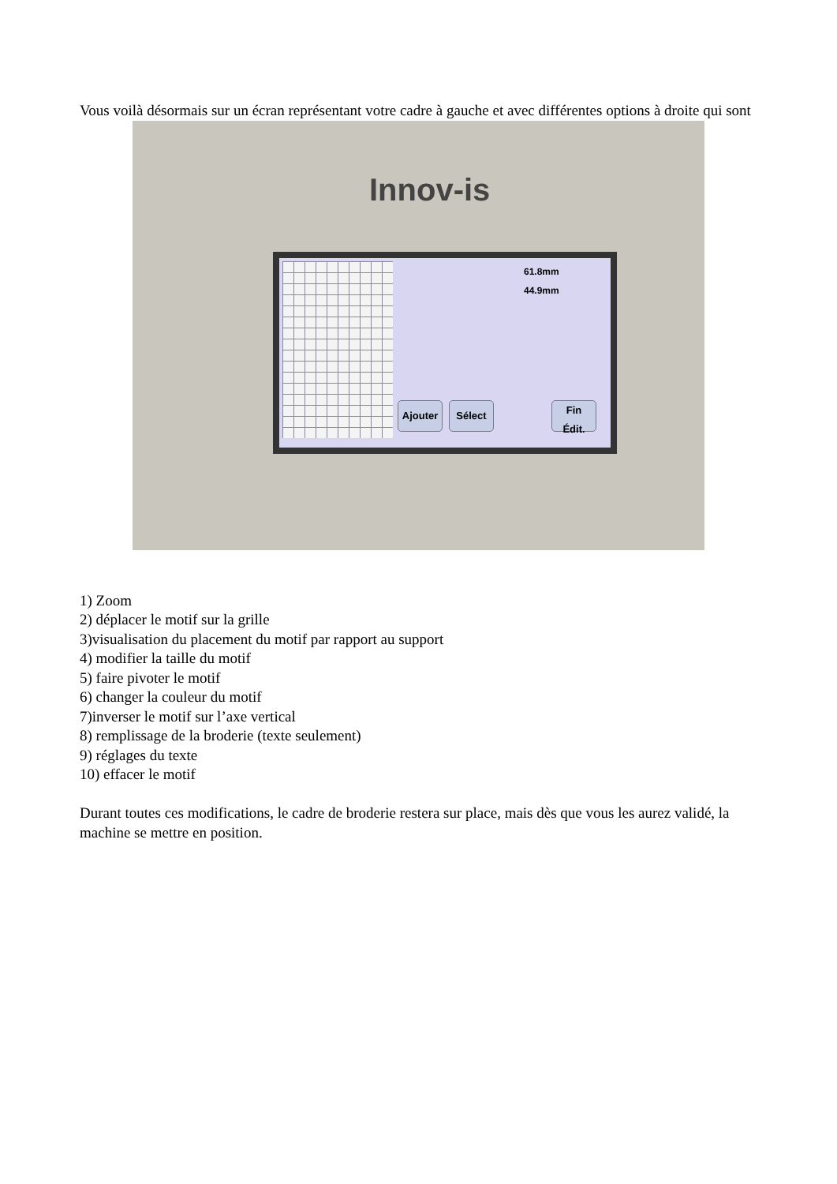Vous voilà désormais sur un écran représentant votre cadre à gauche et avec différentes options à droite qui sont
Innov-is
Ajouter Sélect
Fin
Édit.
61.8mm
44.9mm
1) Zoom
2) déplacer le motif sur la grille
3)visualisation du placement du motif par rapport au support
4) modifier la taille du motif
5) faire pivoter le motif
6) changer la couleur du motif
7)inverser le motif sur l’axe vertical
8) remplissage de la broderie (texte seulement)
9) réglages du texte
10) effacer le motif
Durant toutes ces modifications, le cadre de broderie restera sur place, mais dès que vous les aurez validé, la machine se mettre en position.